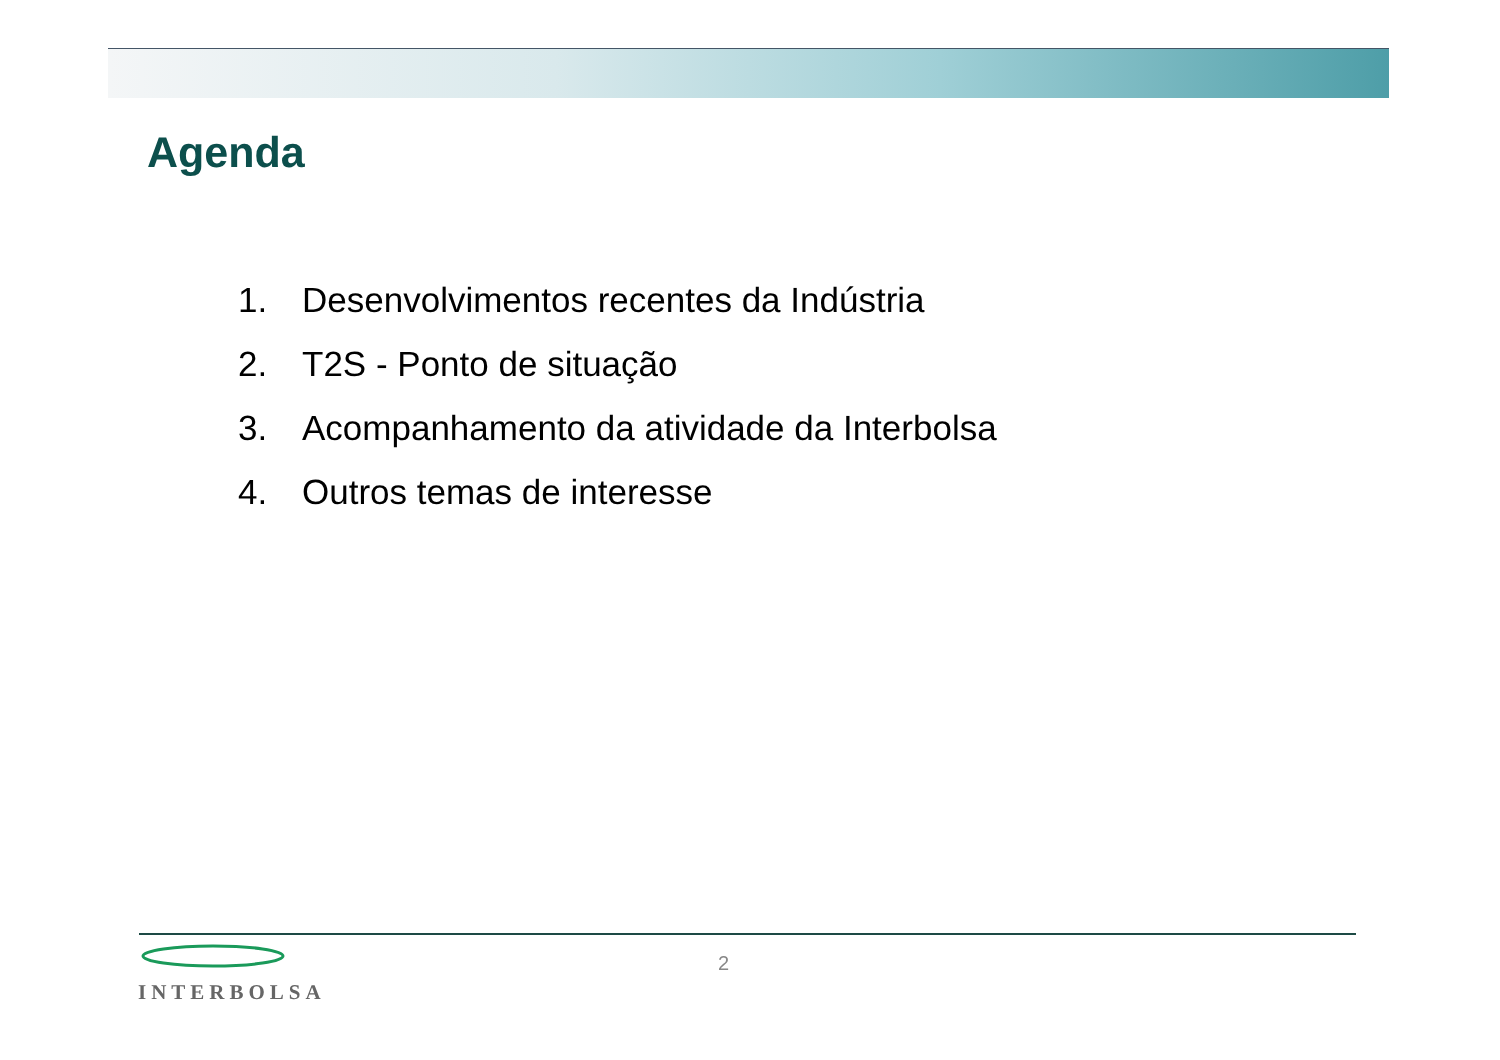Agenda
1. Desenvolvimentos recentes da Indústria
2. T2S - Ponto de situação
3. Acompanhamento da atividade da Interbolsa
4. Outros temas de interesse
INTERBOLSA
2